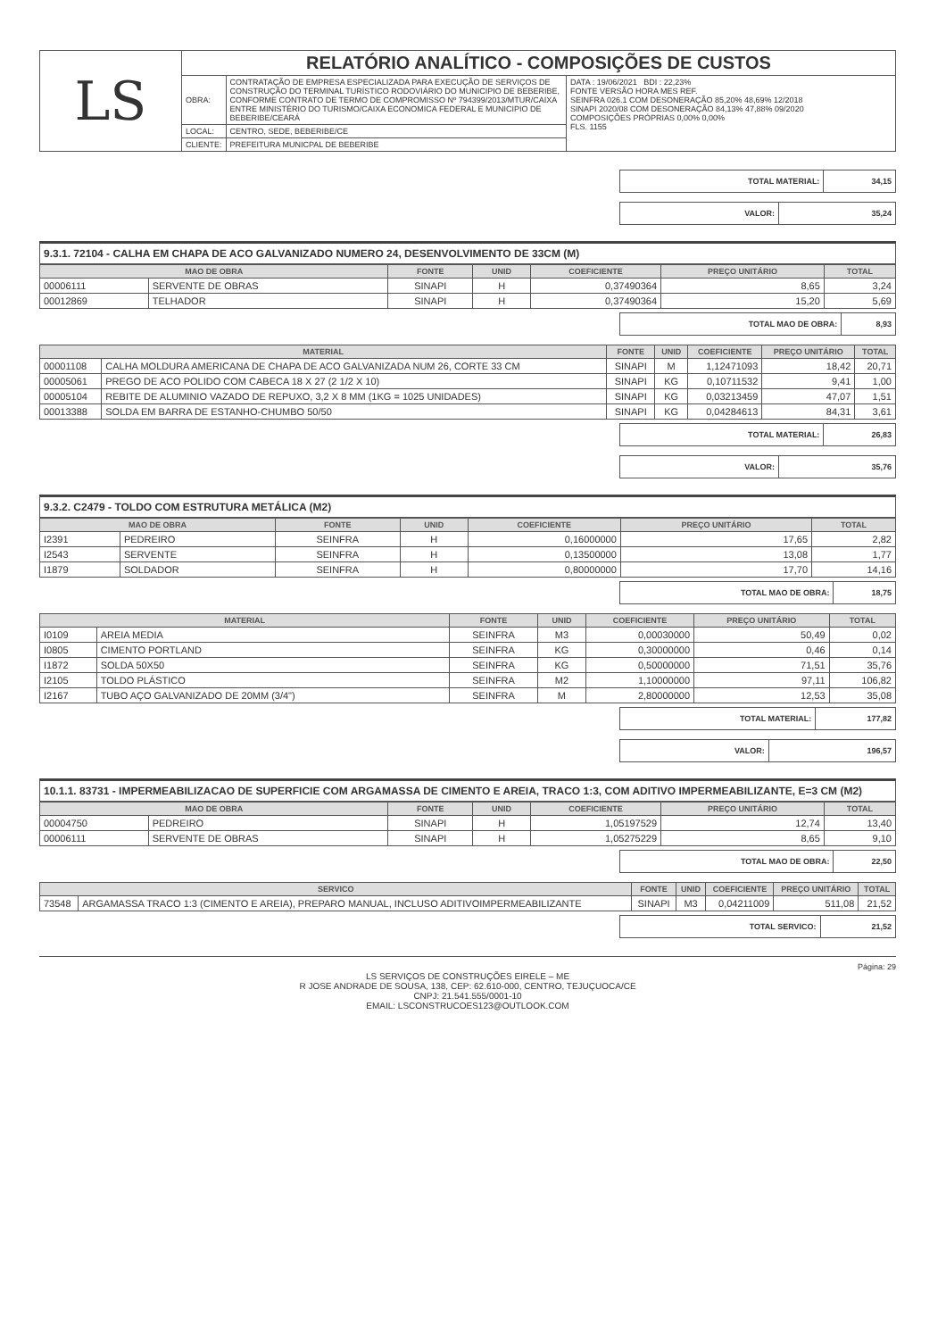| LS | RELATÓRIO ANALÍTICO - COMPOSIÇÕES DE CUSTOS | | |
| | OBRA: | CONTRATAÇÃO DE EMPRESA ESPECIALIZADA PARA EXECUÇÃO DE SERVIÇOS DE CONSTRUÇÃO DO TERMINAL TURÍSTICO RODOVIÁRIO DO MUNICIPIO DE BEBERIBE, CONFORME CONTRATO DE TERMO DE COMPROMISSO Nº 794399/2013/MTUR/CAIXA ENTRE MINISTÉRIO DO TURISMO/CAIXA ECONOMICA FEDERAL E MUNICIPIO DE BEBERIBE/CEARÁ | DATA : 19/06/2021 BDI : 22,23% FONTE VERSÃO HORA MES REF. SEINFRA 026.1 COM DESONERAÇÃO 85,20% 48,69% 12/2018 SINAPI 2020/08 COM DESONERAÇÃO 84,13% 47,88% 09/2020 COMPOSIÇÕES PRÓPRIAS 0,00% 0,00% FLS. 1155 |
| | LOCAL: | CENTRO, SEDE, BEBERIBE/CE | |
| | CLIENTE: | PREFEITURA MUNICPAL DE BEBERIBE | |
| TOTAL MATERIAL: | 34,15 |
| VALOR: | 35,24 |
9.3.1. 72104 - CALHA EM CHAPA DE ACO GALVANIZADO NUMERO 24, DESENVOLVIMENTO DE 33CM (M)
| MAO DE OBRA | | FONTE | UNID | COEFICIENTE | PREÇO UNITÁRIO | TOTAL |
| --- | --- | --- | --- | --- | --- | --- |
| 00006111 | SERVENTE DE OBRAS | SINAPI | H | 0,37490364 | 8,65 | 3,24 |
| 00012869 | TELHADOR | SINAPI | H | 0,37490364 | 15,20 | 5,69 |
| TOTAL MAO DE OBRA: | 8,93 |
| MATERIAL | | FONTE | UNID | COEFICIENTE | PREÇO UNITÁRIO | TOTAL |
| --- | --- | --- | --- | --- | --- | --- |
| 00001108 | CALHA MOLDURA AMERICANA DE CHAPA DE ACO GALVANIZADA NUM 26, CORTE 33 CM | SINAPI | M | 1,12471093 | 18,42 | 20,71 |
| 00005061 | PREGO DE ACO POLIDO COM CABECA 18 X 27 (2 1/2 X 10) | SINAPI | KG | 0,10711532 | 9,41 | 1,00 |
| 00005104 | REBITE DE ALUMINIO VAZADO DE REPUXO, 3,2 X 8 MM (1KG = 1025 UNIDADES) | SINAPI | KG | 0,03213459 | 47,07 | 1,51 |
| 00013388 | SOLDA EM BARRA DE ESTANHO-CHUMBO 50/50 | SINAPI | KG | 0,04284613 | 84,31 | 3,61 |
| TOTAL MATERIAL: | 26,83 |
| VALOR: | 35,76 |
9.3.2. C2479 - TOLDO COM ESTRUTURA METÁLICA (M2)
| MAO DE OBRA | | FONTE | UNID | COEFICIENTE | PREÇO UNITÁRIO | TOTAL |
| --- | --- | --- | --- | --- | --- | --- |
| I2391 | PEDREIRO | SEINFRA | H | 0,16000000 | 17,65 | 2,82 |
| I2543 | SERVENTE | SEINFRA | H | 0,13500000 | 13,08 | 1,77 |
| I1879 | SOLDADOR | SEINFRA | H | 0,80000000 | 17,70 | 14,16 |
| TOTAL MAO DE OBRA: | 18,75 |
| MATERIAL | | FONTE | UNID | COEFICIENTE | PREÇO UNITÁRIO | TOTAL |
| --- | --- | --- | --- | --- | --- | --- |
| I0109 | AREIA MEDIA | SEINFRA | M3 | 0,00030000 | 50,49 | 0,02 |
| I0805 | CIMENTO PORTLAND | SEINFRA | KG | 0,30000000 | 0,46 | 0,14 |
| I1872 | SOLDA 50X50 | SEINFRA | KG | 0,50000000 | 71,51 | 35,76 |
| I2105 | TOLDO PLÁSTICO | SEINFRA | M2 | 1,10000000 | 97,11 | 106,82 |
| I2167 | TUBO AÇO GALVANIZADO DE 20MM (3/4") | SEINFRA | M | 2,80000000 | 12,53 | 35,08 |
| TOTAL MATERIAL: | 177,82 |
| VALOR: | 196,57 |
10.1.1. 83731 - IMPERMEABILIZACAO DE SUPERFICIE COM ARGAMASSA DE CIMENTO E AREIA, TRACO 1:3, COM ADITIVO IMPERMEABILIZANTE, E=3 CM (M2)
| MAO DE OBRA | | FONTE | UNID | COEFICIENTE | PREÇO UNITÁRIO | TOTAL |
| --- | --- | --- | --- | --- | --- | --- |
| 00004750 | PEDREIRO | SINAPI | H | 1,05197529 | 12,74 | 13,40 |
| 00006111 | SERVENTE DE OBRAS | SINAPI | H | 1,05275229 | 8,65 | 9,10 |
| TOTAL MAO DE OBRA: | 22,50 |
| SERVICO | | FONTE | UNID | COEFICIENTE | PREÇO UNITÁRIO | TOTAL |
| --- | --- | --- | --- | --- | --- | --- |
| 73548 | ARGAMASSA TRACO 1:3 (CIMENTO E AREIA), PREPARO MANUAL, INCLUSO ADITIVOIMPERMEABILIZANTE | SINAPI | M3 | 0,04211009 | 511,08 | 21,52 |
| TOTAL SERVICO: | 21,52 |
Página: 29
LS SERVIÇOS DE CONSTRUÇÕES EIRELE – ME
R JOSE ANDRADE DE SOUSA, 138, CEP: 62.610-000, CENTRO, TEJUÇUOCA/CE
CNPJ: 21.541.555/0001-10
EMAIL: LSCONSTRUCOES123@OUTLOOK.COM